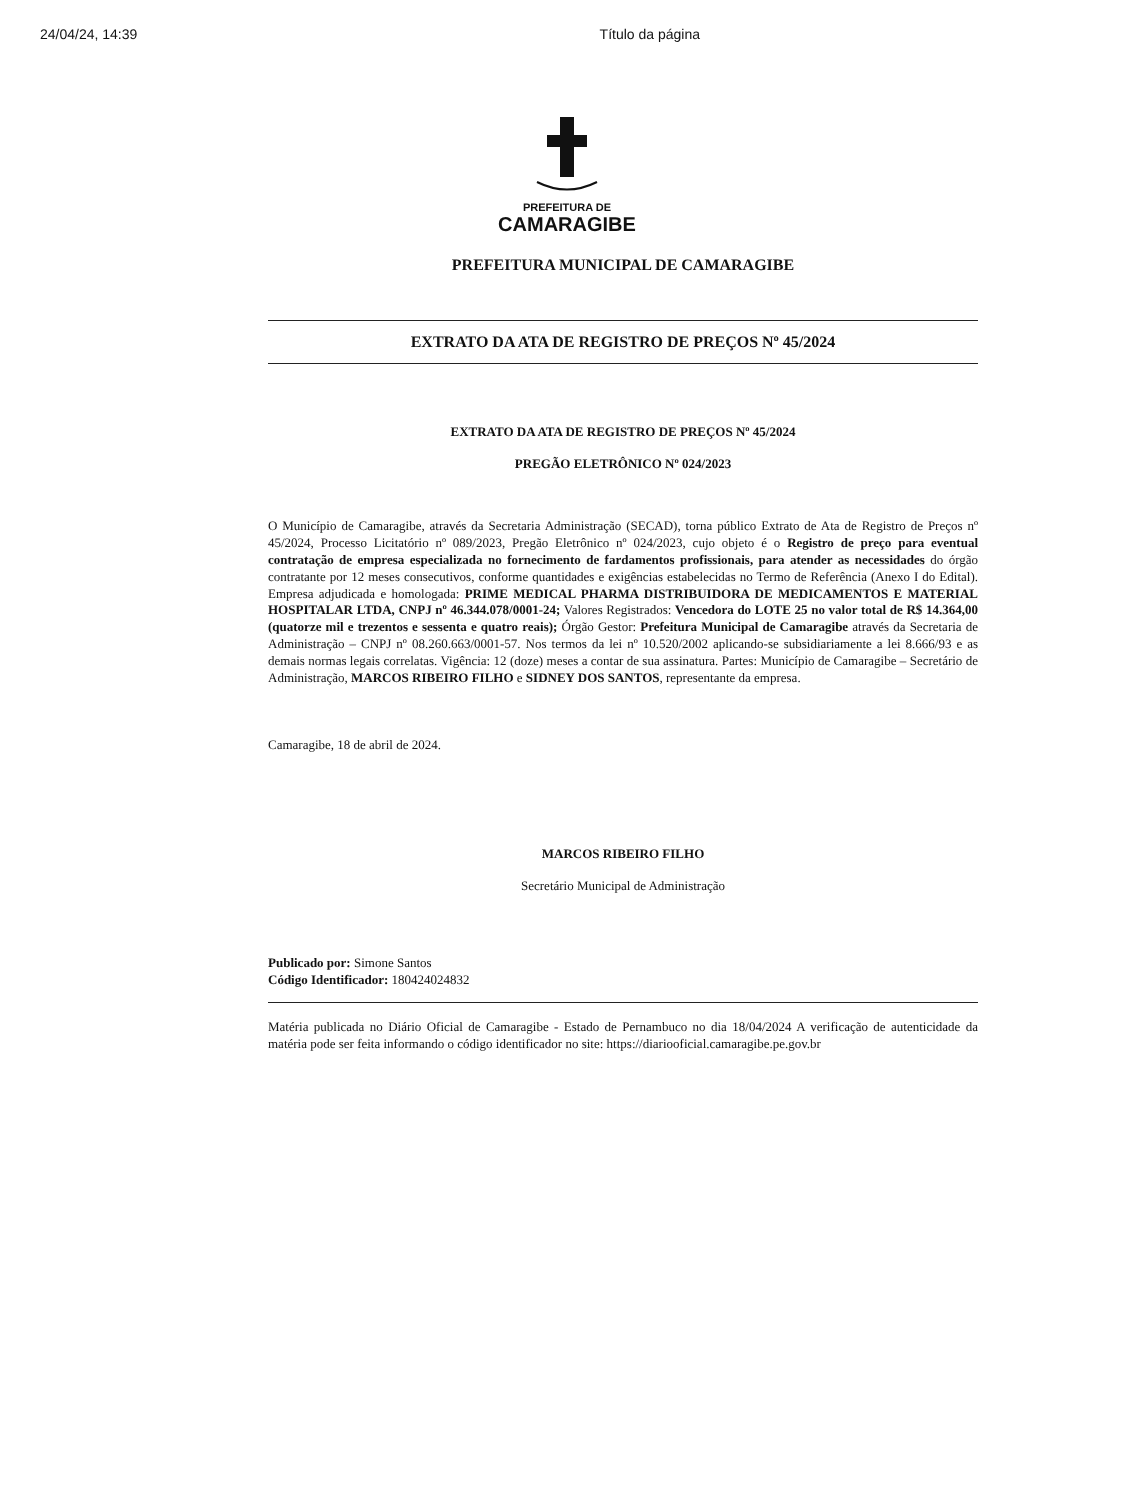24/04/24, 14:39 Título da página
PREFEITURA DE
CAMARAGIBE
PREFEITURA MUNICIPAL DE CAMARAGIBE
EXTRATO DA ATA DE REGISTRO DE PREÇOS Nº 45/2024
EXTRATO DA ATA DE REGISTRO DE PREÇOS Nº 45/2024
PREGÃO ELETRÔNICO Nº 024/2023
O Município de Camaragibe, através da Secretaria Administração (SECAD), torna público Extrato de Ata de Registro de Preços nº 45/2024, Processo Licitatório nº 089/2023, Pregão Eletrônico nº 024/2023, cujo objeto é o Registro de preço para eventual contratação de empresa especializada no fornecimento de fardamentos profissionais, para atender as necessidades do órgão contratante por 12 meses consecutivos, conforme quantidades e exigências estabelecidas no Termo de Referência (Anexo I do Edital). Empresa adjudicada e homologada: PRIME MEDICAL PHARMA DISTRIBUIDORA DE MEDICAMENTOS E MATERIAL HOSPITALAR LTDA, CNPJ nº 46.344.078/0001-24; Valores Registrados: Vencedora do LOTE 25 no valor total de R$ 14.364,00 (quatorze mil e trezentos e sessenta e quatro reais); Órgão Gestor: Prefeitura Municipal de Camaragibe através da Secretaria de Administração – CNPJ nº 08.260.663/0001-57. Nos termos da lei nº 10.520/2002 aplicando-se subsidiariamente a lei 8.666/93 e as demais normas legais correlatas. Vigência: 12 (doze) meses a contar de sua assinatura. Partes: Município de Camaragibe – Secretário de Administração, MARCOS RIBEIRO FILHO e SIDNEY DOS SANTOS, representante da empresa.
Camaragibe, 18 de abril de 2024.
MARCOS RIBEIRO FILHO
Secretário Municipal de Administração
Publicado por: Simone Santos
Código Identificador: 180424024832
Matéria publicada no Diário Oficial de Camaragibe - Estado de Pernambuco no dia 18/04/2024 A verificação de autenticidade da matéria pode ser feita informando o código identificador no site: https://diariooficial.camaragibe.pe.gov.br